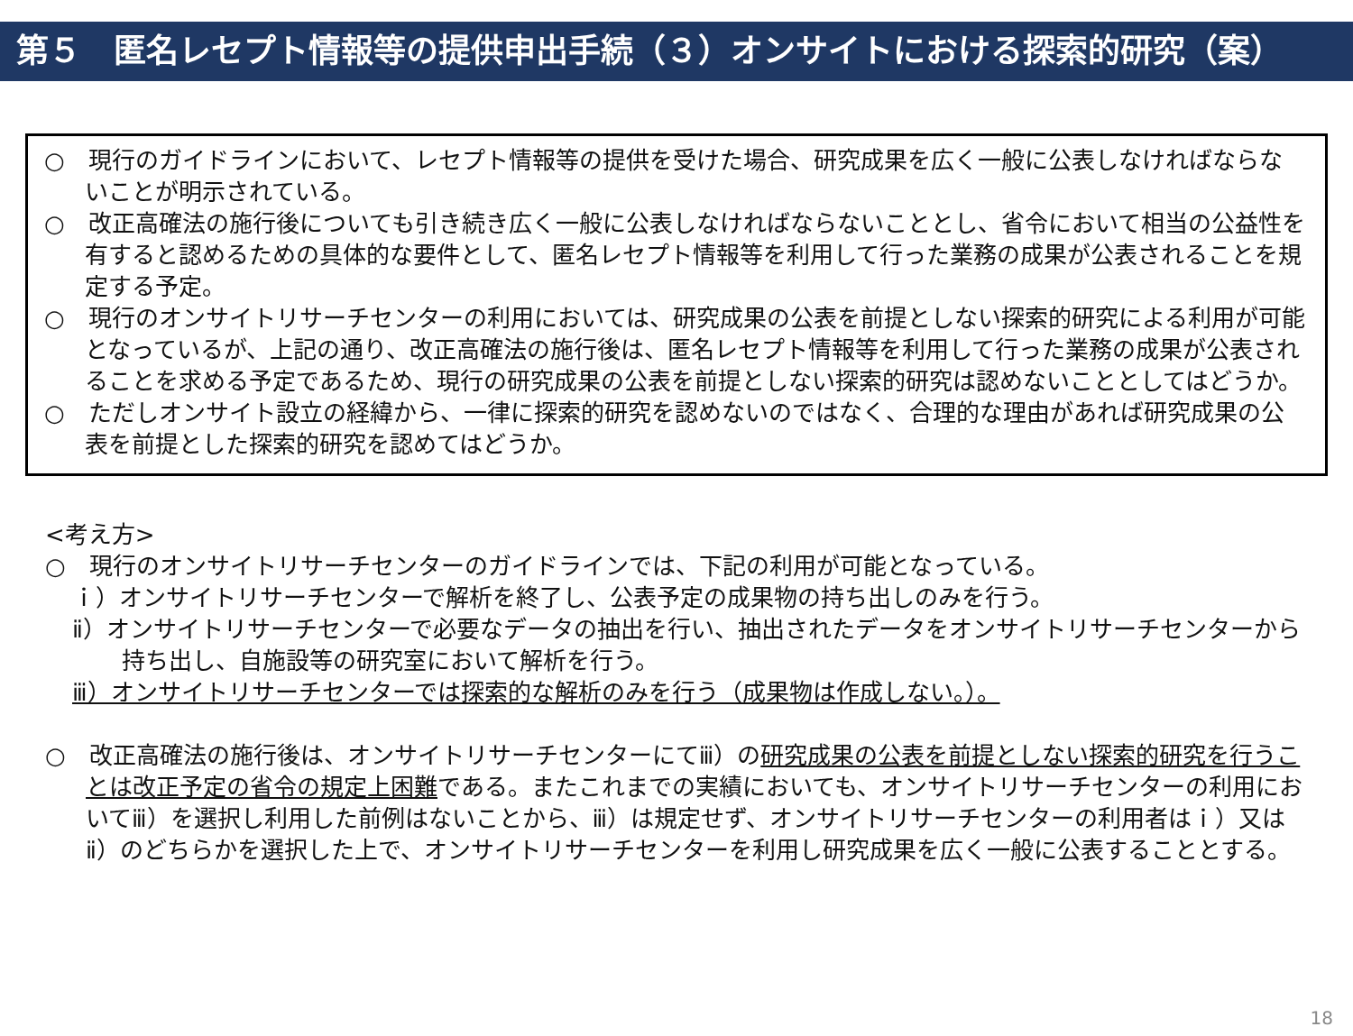第５　匿名レセプト情報等の提供申出手続（３）オンサイトにおける探索的研究（案）
○　現行のガイドラインにおいて、レセプト情報等の提供を受けた場合、研究成果を広く一般に公表しなければならないことが明示されている。
○　改正高確法の施行後についても引き続き広く一般に公表しなければならないこととし、省令において相当の公益性を有すると認めるための具体的な要件として、匿名レセプト情報等を利用して行った業務の成果が公表されることを規定する予定。
○　現行のオンサイトリサーチセンターの利用においては、研究成果の公表を前提としない探索的研究による利用が可能となっているが、上記の通り、改正高確法の施行後は、匿名レセプト情報等を利用して行った業務の成果が公表されることを求める予定であるため、現行の研究成果の公表を前提としない探索的研究は認めないこととしてはどうか。
○　ただしオンサイト設立の経緯から、一律に探索的研究を認めないのではなく、合理的な理由があれば研究成果の公表を前提とした探索的研究を認めてはどうか。
<考え方>
○　現行のオンサイトリサーチセンターのガイドラインでは、下記の利用が可能となっている。
ｉ）オンサイトリサーチセンターで解析を終了し、公表予定の成果物の持ち出しのみを行う。
ⅱ）オンサイトリサーチセンターで必要なデータの抽出を行い、抽出されたデータをオンサイトリサーチセンターから持ち出し、自施設等の研究室において解析を行う。
ⅲ）オンサイトリサーチセンターでは探索的な解析のみを行う（成果物は作成しない。）。
○　改正高確法の施行後は、オンサイトリサーチセンターにてⅲ）の研究成果の公表を前提としない探索的研究を行うことは改正予定の省令の規定上困難である。またこれまでの実績においても、オンサイトリサーチセンターの利用においてⅲ）を選択し利用した前例はないことから、ⅲ）は規定せず、オンサイトリサーチセンターの利用者はｉ）又はⅱ）のどちらかを選択した上で、オンサイトリサーチセンターを利用し研究成果を広く一般に公表することとする。
18